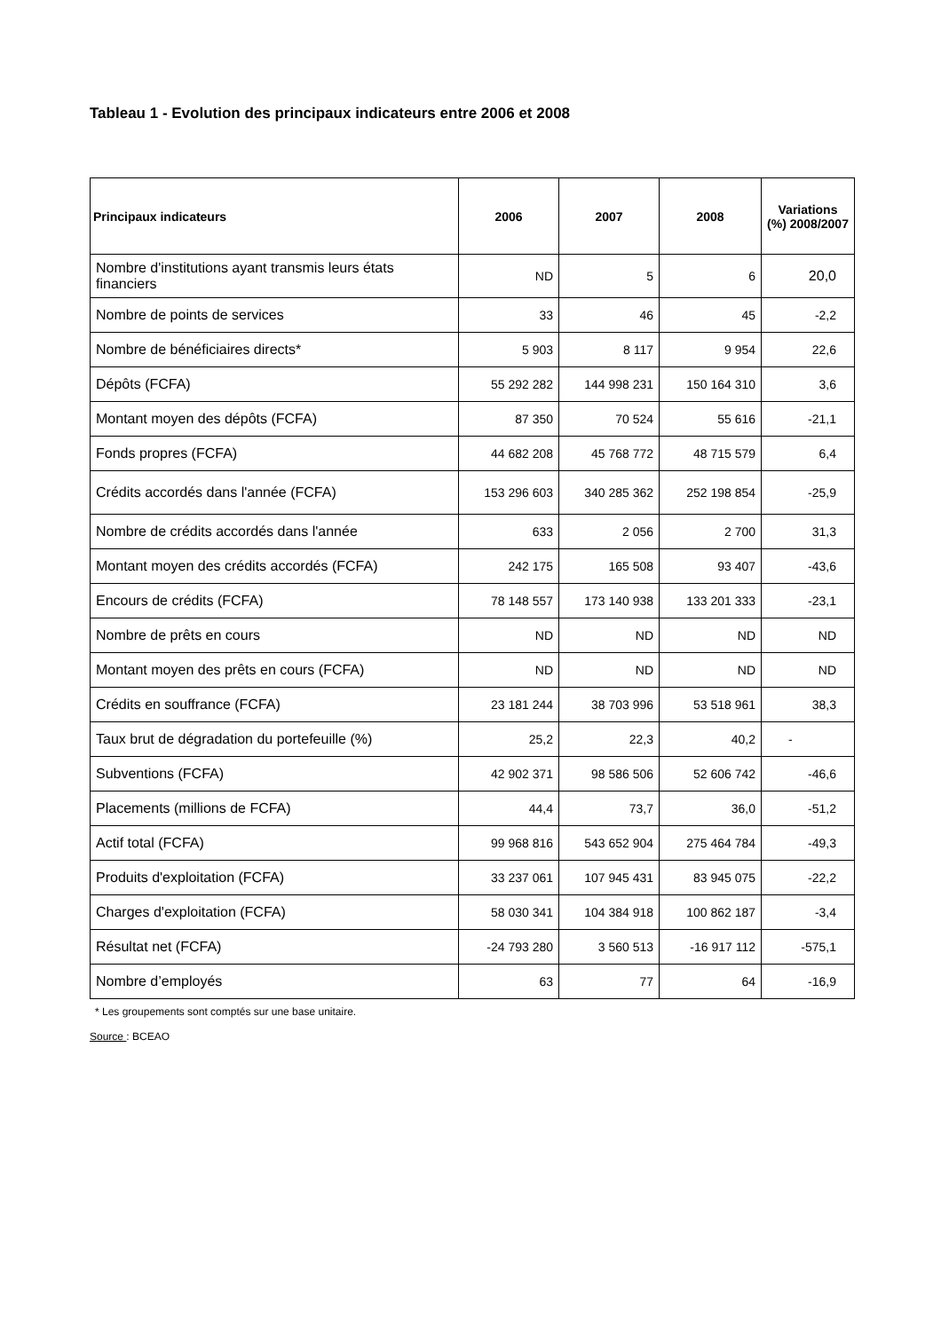Tableau 1 - Evolution des principaux indicateurs entre 2006 et 2008
| Principaux indicateurs | 2006 | 2007 | 2008 | Variations (%) 2008/2007 |
| --- | --- | --- | --- | --- |
| Nombre d'institutions ayant transmis leurs états financiers | ND | 5 | 6 | 20,0 |
| Nombre de points de services | 33 | 46 | 45 | -2,2 |
| Nombre de bénéficiaires directs* | 5 903 | 8 117 | 9 954 | 22,6 |
| Dépôts (FCFA) | 55 292 282 | 144 998 231 | 150 164 310 | 3,6 |
| Montant moyen des dépôts (FCFA) | 87 350 | 70 524 | 55 616 | -21,1 |
| Fonds propres (FCFA) | 44 682 208 | 45 768 772 | 48 715 579 | 6,4 |
| Crédits accordés dans l'année (FCFA) | 153 296 603 | 340 285 362 | 252 198 854 | -25,9 |
| Nombre de crédits accordés dans l'année | 633 | 2 056 | 2 700 | 31,3 |
| Montant moyen des crédits accordés (FCFA) | 242 175 | 165 508 | 93 407 | -43,6 |
| Encours de crédits (FCFA) | 78 148 557 | 173 140 938 | 133 201 333 | -23,1 |
| Nombre de prêts en cours | ND | ND | ND | ND |
| Montant moyen des prêts en cours (FCFA) | ND | ND | ND | ND |
| Crédits en souffrance (FCFA) | 23 181 244 | 38 703 996 | 53 518 961 | 38,3 |
| Taux brut de dégradation du portefeuille (%) | 25,2 | 22,3 | 40,2 | - |
| Subventions (FCFA) | 42 902 371 | 98 586 506 | 52 606 742 | -46,6 |
| Placements (millions de FCFA) | 44,4 | 73,7 | 36,0 | -51,2 |
| Actif total (FCFA) | 99 968 816 | 543 652 904 | 275 464 784 | -49,3 |
| Produits d'exploitation (FCFA) | 33 237 061 | 107 945 431 | 83 945 075 | -22,2 |
| Charges d'exploitation (FCFA) | 58 030 341 | 104 384 918 | 100 862 187 | -3,4 |
| Résultat net (FCFA) | -24 793 280 | 3 560 513 | -16 917 112 | -575,1 |
| Nombre d’employés | 63 | 77 | 64 | -16,9 |
* Les groupements sont comptés sur une base unitaire.
Source : BCEAO